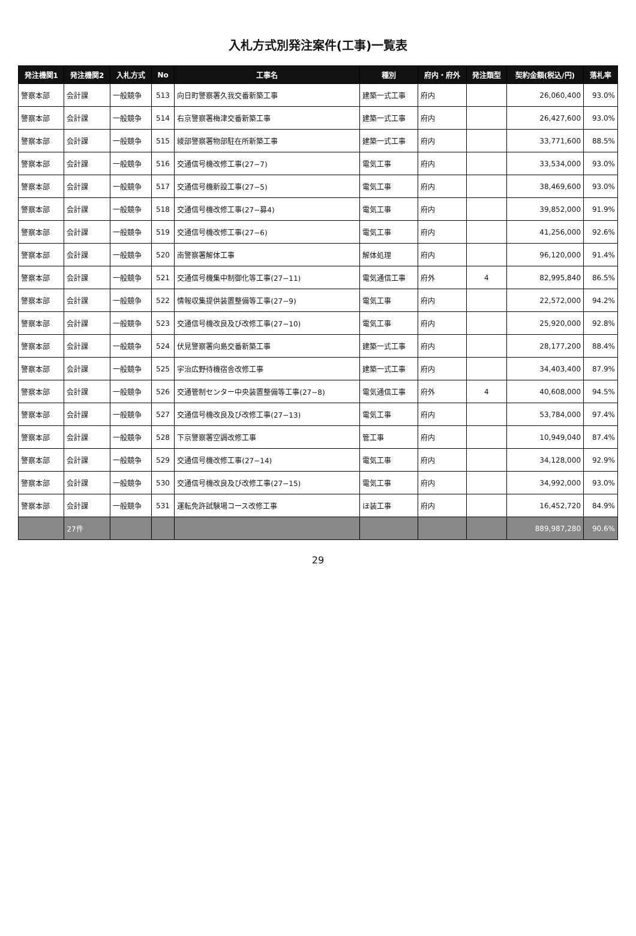入札方式別発注案件(工事)一覧表
| 発注機関1 | 発注機関2 | 入札方式 | No | 工事名 | 種別 | 府内・府外 | 発注類型 | 契約金額(税込/円) | 落札率 |
| --- | --- | --- | --- | --- | --- | --- | --- | --- | --- |
| 警察本部 | 会計課 | 一般競争 | 513 | 向日町警察署久我交番新築工事 | 建築一式工事 | 府内 | | 26,060,400 | 93.0% |
| 警察本部 | 会計課 | 一般競争 | 514 | 右京警察署梅津交番新築工事 | 建築一式工事 | 府内 | | 26,427,600 | 93.0% |
| 警察本部 | 会計課 | 一般競争 | 515 | 綾部警察署物部駐在所新築工事 | 建築一式工事 | 府内 | | 33,771,600 | 88.5% |
| 警察本部 | 会計課 | 一般競争 | 516 | 交通信号機改修工事(27−7) | 電気工事 | 府内 | | 33,534,000 | 93.0% |
| 警察本部 | 会計課 | 一般競争 | 517 | 交通信号機新設工事(27−5) | 電気工事 | 府内 | | 38,469,600 | 93.0% |
| 警察本部 | 会計課 | 一般競争 | 518 | 交通信号機改修工事(27−募4) | 電気工事 | 府内 | | 39,852,000 | 91.9% |
| 警察本部 | 会計課 | 一般競争 | 519 | 交通信号機改修工事(27−6) | 電気工事 | 府内 | | 41,256,000 | 92.6% |
| 警察本部 | 会計課 | 一般競争 | 520 | 南警察署解体工事 | 解体処理 | 府内 | | 96,120,000 | 91.4% |
| 警察本部 | 会計課 | 一般競争 | 521 | 交通信号機集中制御化等工事(27−11) | 電気通信工事 | 府外 | 4 | 82,995,840 | 86.5% |
| 警察本部 | 会計課 | 一般競争 | 522 | 情報収集提供装置整備等工事(27−9) | 電気工事 | 府内 | | 22,572,000 | 94.2% |
| 警察本部 | 会計課 | 一般競争 | 523 | 交通信号機改良及び改修工事(27−10) | 電気工事 | 府内 | | 25,920,000 | 92.8% |
| 警察本部 | 会計課 | 一般競争 | 524 | 伏見警察署向島交番新築工事 | 建築一式工事 | 府内 | | 28,177,200 | 88.4% |
| 警察本部 | 会計課 | 一般競争 | 525 | 宇治広野待機宿舎改修工事 | 建築一式工事 | 府内 | | 34,403,400 | 87.9% |
| 警察本部 | 会計課 | 一般競争 | 526 | 交通管制センター中央装置整備等工事(27−8) | 電気通信工事 | 府外 | 4 | 40,608,000 | 94.5% |
| 警察本部 | 会計課 | 一般競争 | 527 | 交通信号機改良及び改修工事(27−13) | 電気工事 | 府内 | | 53,784,000 | 97.4% |
| 警察本部 | 会計課 | 一般競争 | 528 | 下京警察署空調改修工事 | 管工事 | 府内 | | 10,949,040 | 87.4% |
| 警察本部 | 会計課 | 一般競争 | 529 | 交通信号機改修工事(27−14) | 電気工事 | 府内 | | 34,128,000 | 92.9% |
| 警察本部 | 会計課 | 一般競争 | 530 | 交通信号機改良及び改修工事(27−15) | 電気工事 | 府内 | | 34,992,000 | 93.0% |
| 警察本部 | 会計課 | 一般競争 | 531 | 運転免許試験場コース改修工事 | ほ装工事 | 府内 | | 16,452,720 | 84.9% |
| | 27件 | | | | | | | 889,987,280 | 90.6% |
29